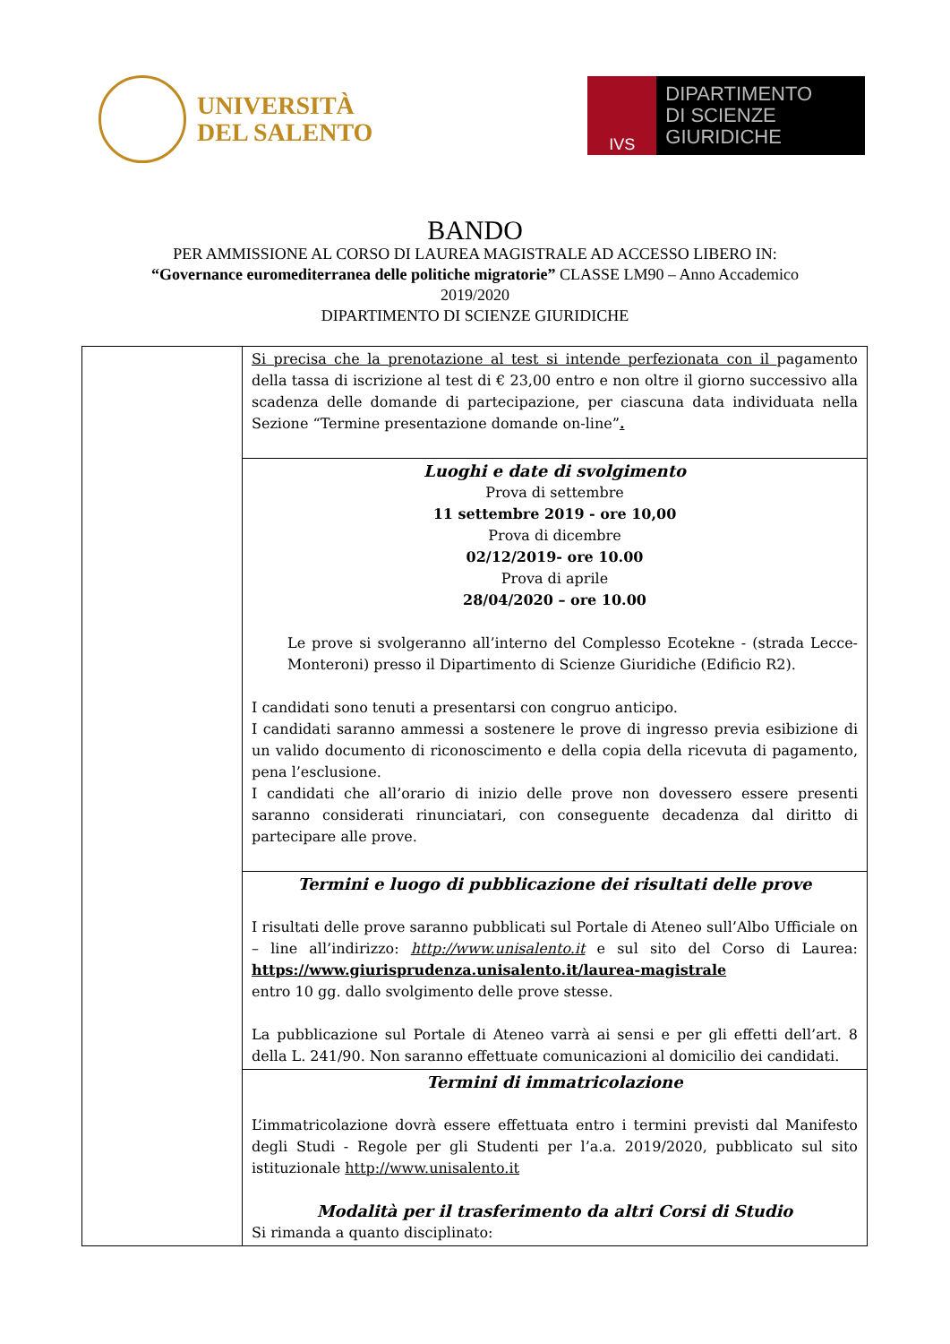UNIVERSITÀ
DEL SALENTO
IVS
DIPARTIMENTO
DI SCIENZE GIURIDICHE
BANDO
PER AMMISSIONE AL CORSO DI LAUREA MAGISTRALE AD ACCESSO LIBERO IN:
“Governance euromediterranea delle politiche migratorie” CLASSE LM90 – Anno Accademico
2019/2020
DIPARTIMENTO DI SCIENZE GIURIDICHE
| | Si precisa che la prenotazione al test si intende perfezionata con il pagamento della tassa di iscrizione al test di € 23,00 entro e non oltre il giorno successivo alla scadenza delle domande di partecipazione, per ciascuna data individuata nella Sezione “Termine presentazione domande on-line” . |
| | Luoghi e date di svolgimento Prova di settembre 11 settembre 2019 - ore 10,00 Prova di dicembre 02/12/2019- ore 10.00 Prova di aprile 28/04/2020 – ore 10.00 Le prove si svolgeranno all’interno del Complesso Ecotekne - (strada Lecce-Monteroni) presso il Dipartimento di Scienze Giuridiche (Edificio R2). I candidati sono tenuti a presentarsi con congruo anticipo. I candidati saranno ammessi a sostenere le prove di ingresso previa esibizione di un valido documento di riconoscimento e della copia della ricevuta di pagamento, pena l’esclusione. I candidati che all’orario di inizio delle prove non dovessero essere presenti saranno considerati rinunciatari, con conseguente decadenza dal diritto di partecipare alle prove. |
| | Termini e luogo di pubblicazione dei risultati delle prove I risultati delle prove saranno pubblicati sul Portale di Ateneo sull’Albo Ufficiale on – line all’indirizzo: http://www.unisalento.it e sul sito del Corso di Laurea: https://www.giurisprudenza.unisalento.it/laurea-magistrale entro 10 gg. dallo svolgimento delle prove stesse. La pubblicazione sul Portale di Ateneo varrà ai sensi e per gli effetti dell’art. 8 della L. 241/90. Non saranno effettuate comunicazioni al domicilio dei candidati. |
| | Termini di immatricolazione L’immatricolazione dovrà essere effettuata entro i termini previsti dal Manifesto degli Studi - Regole per gli Studenti per l’a.a. 2019/2020, pubblicato sul sito istituzionale http://www.unisalento.it Modalità per il trasferimento da altri Corsi di Studio Si rimanda a quanto disciplinato: |